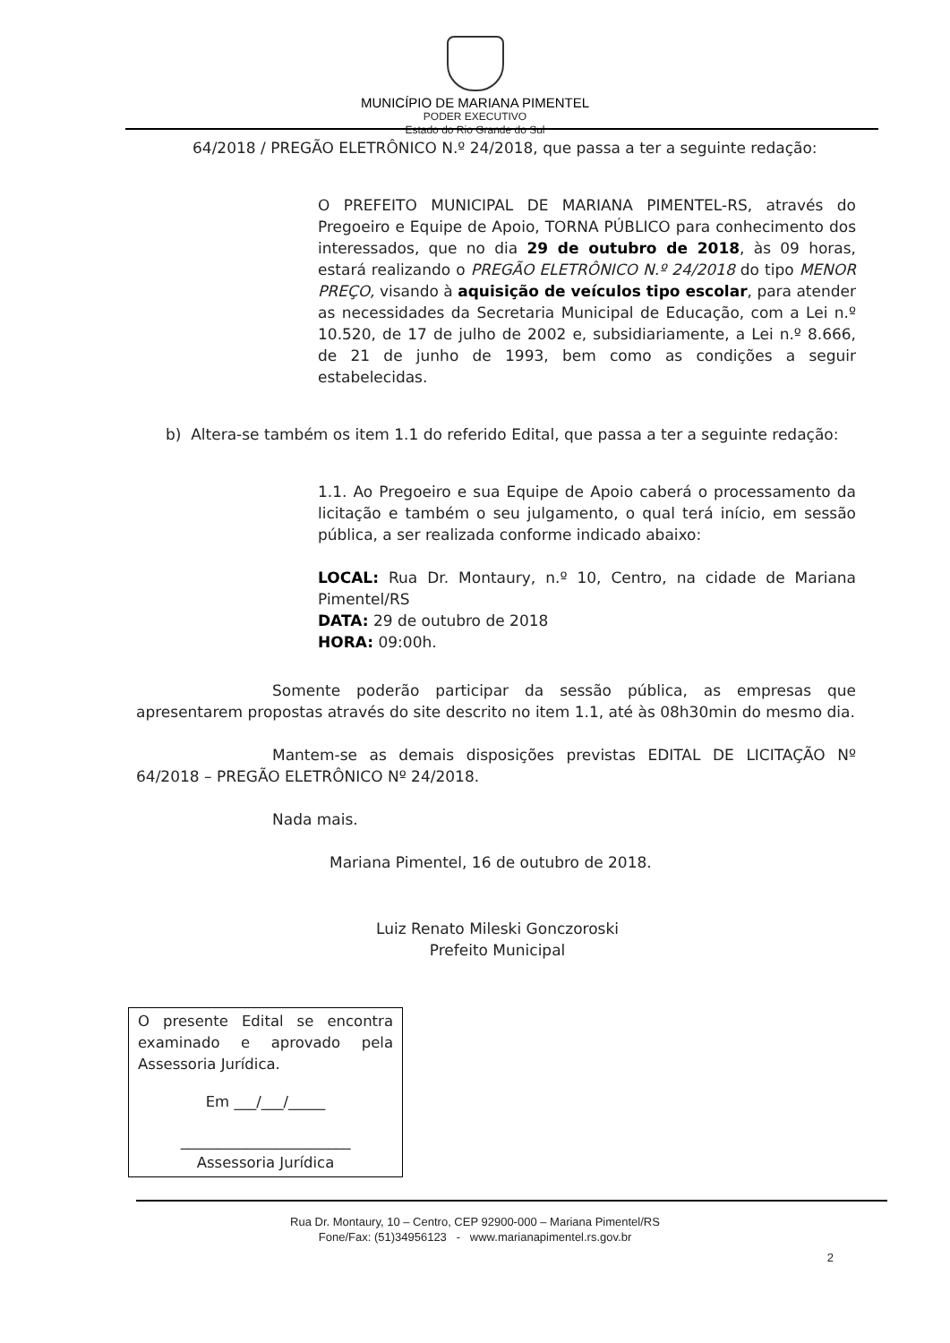MUNICÍPIO DE MARIANA PIMENTEL
PODER EXECUTIVO
Estado do Rio Grande do Sul
64/2018 / PREGÃO ELETRÔNICO N.º 24/2018, que passa a ter a seguinte redação:
O PREFEITO MUNICIPAL DE MARIANA PIMENTEL-RS, através do Pregoeiro e Equipe de Apoio, TORNA PÚBLICO para conhecimento dos interessados, que no dia 29 de outubro de 2018, às 09 horas, estará realizando o PREGÃO ELETRÔNICO N.º 24/2018 do tipo MENOR PREÇO, visando à aquisição de veículos tipo escolar, para atender as necessidades da Secretaria Municipal de Educação, com a Lei n.º 10.520, de 17 de julho de 2002 e, subsidiariamente, a Lei n.º 8.666, de 21 de junho de 1993, bem como as condições a seguir estabelecidas.
b) Altera-se também os item 1.1 do referido Edital, que passa a ter a seguinte redação:
1.1. Ao Pregoeiro e sua Equipe de Apoio caberá o processamento da licitação e também o seu julgamento, o qual terá início, em sessão pública, a ser realizada conforme indicado abaixo:
LOCAL: Rua Dr. Montaury, n.º 10, Centro, na cidade de Mariana Pimentel/RS
DATA: 29 de outubro de 2018
HORA: 09:00h.
Somente poderão participar da sessão pública, as empresas que apresentarem propostas através do site descrito no item 1.1, até às 08h30min do mesmo dia.
Mantem-se as demais disposições previstas EDITAL DE LICITAÇÃO Nº 64/2018 – PREGÃO ELETRÔNICO Nº 24/2018.
Nada mais.
Mariana Pimentel, 16 de outubro de 2018.
Luiz Renato Mileski Gonczoroski
Prefeito Municipal
O presente Edital se encontra examinado e aprovado pela Assessoria Jurídica.
Em ___/___/_____
_______________________
Assessoria Jurídica
Rua Dr. Montaury, 10 – Centro, CEP 92900-000 – Mariana Pimentel/RS
Fone/Fax: (51)34956123 - www.marianapimentel.rs.gov.br
2